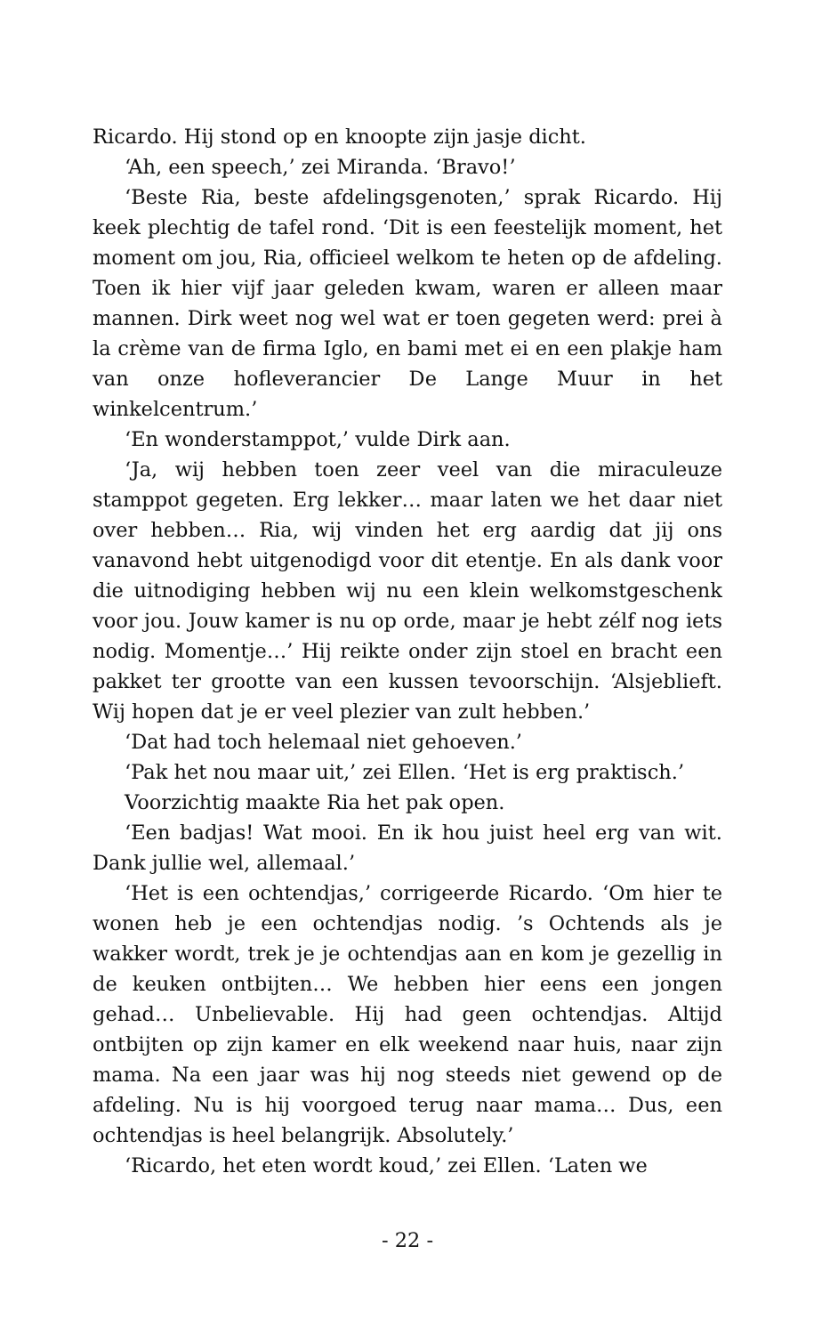Ricardo. Hij stond op en knoopte zijn jasje dicht.
‘Ah, een speech,’ zei Miranda. ‘Bravo!’
‘Beste Ria, beste afdelingsgenoten,’ sprak Ricardo. Hij keek plechtig de tafel rond. ‘Dit is een feestelijk moment, het moment om jou, Ria, officieel welkom te heten op de afdeling. Toen ik hier vijf jaar geleden kwam, waren er alleen maar mannen. Dirk weet nog wel wat er toen gegeten werd: prei à la crème van de firma Iglo, en bami met ei en een plakje ham van onze hofleverancier De Lange Muur in het winkelcentrum.’
‘En wonderstamppot,’ vulde Dirk aan.
‘Ja, wij hebben toen zeer veel van die miraculeuze stamppot gegeten. Erg lekker… maar laten we het daar niet over hebben… Ria, wij vinden het erg aardig dat jij ons vanavond hebt uitgenodigd voor dit etentje. En als dank voor die uitnodiging hebben wij nu een klein welkomstgeschenk voor jou. Jouw kamer is nu op orde, maar je hebt zélf nog iets nodig. Momentje…’ Hij reikte onder zijn stoel en bracht een pakket ter grootte van een kussen tevoorschijn. ‘Alsjeblieft. Wij hopen dat je er veel plezier van zult hebben.’
‘Dat had toch helemaal niet gehoeven.’
‘Pak het nou maar uit,’ zei Ellen. ‘Het is erg praktisch.’
Voorzichtig maakte Ria het pak open.
‘Een badjas! Wat mooi. En ik hou juist heel erg van wit. Dank jullie wel, allemaal.’
‘Het is een ochtendjas,’ corrigeerde Ricardo. ‘Om hier te wonen heb je een ochtendjas nodig. ’s Ochtends als je wakker wordt, trek je je ochtendjas aan en kom je gezellig in de keuken ontbijten… We hebben hier eens een jongen gehad… Unbelievable. Hij had geen ochtendjas. Altijd ontbijten op zijn kamer en elk weekend naar huis, naar zijn mama. Na een jaar was hij nog steeds niet gewend op de afdeling. Nu is hij voorgoed terug naar mama… Dus, een ochtendjas is heel belangrijk. Absolutely.’
‘Ricardo, het eten wordt koud,’ zei Ellen. ‘Laten we
- 22 -